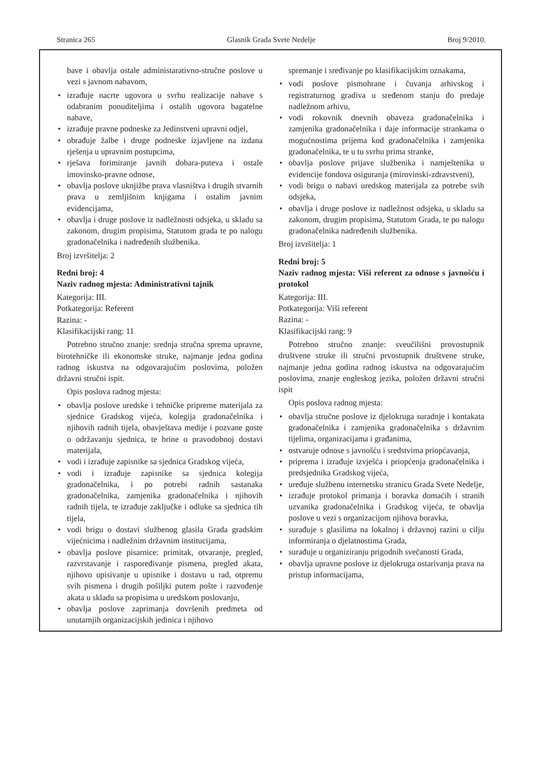Stranica 265 Glasnik Grada Svete Nedelje Broj 9/2010.
bave i obavlja ostale administarativno-stručne poslove u vezi s javnom nabavom,
• izrađuje nacrte ugovora u svrhu realizacije nabave s odabranim ponuditeljima i ostalih ugovora bagatelne nabave,
• izrađuje pravne podneske za Jedinstveni upravni odjel,
• obrađuje žalbe i druge podneske izjavljene na izdana rješenja u upravnim postupcima,
• rješava forimiranje javnih dobara-puteva i ostale imovinsko-pravne odnose,
• obavlja poslove uknjižbe prava vlasništva i drugih stvarnih prava u zemljišnim knjigama i ostalim javnim evidencijama,
• obavlja i druge poslove iz nadležnosti odsjeka, u skladu sa zakonom, drugim propisima, Statutom grada te po nalogu gradonačelnika i nadređenih službenika.
Broj izvršitelja: 2
Redni broj: 4
Naziv radnog mjesta: Administrativni tajnik
Kategorija: III.
Potkategorija: Referent
Razina: -
Klasifikacijski rang: 11
Potrebno stručno znanje: srednja stručna sprema upravne, birotehničke ili ekonomske struke, najmanje jedna godina radnog iskustva na odgovarajućim poslovima, položen državni stručni ispit.
Opis poslova radnog mjesta:
• obavlja poslove uredske i tehničke pripreme materijala za sjednice Gradskog vijeća, kolegija gradonačelnika i njihovih radnih tijela, obavještava medije i pozvane goste o održavanju sjednica, te brine o pravodobnoj dostavi materijala,
• vodi i izrađuje zapisnike sa sjednica Gradskog vijeća,
• vodi i izrađuje zapisnike sa sjednica kolegija gradonačelnika, i po potrebi radnih sastanaka gradonačelnika, zamjenika gradonačelnika i njihovih radnih tijela, te izrađuje zaključke i odluke sa sjednica tih tijela,
• vodi brigu o dostavi službenog glasila Grada gradskim vijećnicima i nadležnim državnim institucijama,
• obavlja poslove pisarnice: primitak, otvaranje, pregled, razvrstavanje i raspoređivanje pismena, pregled akata, njihovo upisivanje u upisnike i dostavu u rad, otpremu svih pismena i drugih pošiljki putem pošte i razvođenje akata u skladu sa propisima u uredskom poslovanju,
• obavlja poslove zaprimanja dovršenih predmeta od unutarnjih organizacijskih jedinica i njihovo
spremanje i sređivanje po klasifikacijskim oznakama,
• vodi poslove pismohrane i čuvanja arhivskog i registraturnog gradiva u sređenom stanju do predaje nadležnom arhivu,
• vodi rokovnik dnevnih obaveza gradonačelnika i zamjenika gradonačelnika i daje informacije strankama o mogućnostima prijema kod gradonačelnika i zamjenika gradonačelnika, te u tu svrhu prima stranke,
• obavlja poslove prijave službenika i namještenika u evidencije fondova osiguranja (mirovinski-zdravstveni),
• vodi brigu o nabavi uredskog materijala za potrebe svih odsjeka,
• obavlja i druge poslove iz nadležnost odsjeka, u skladu sa zakonom, drugim propisima, Statutom Grada, te po nalogu gradonačelnika nadređenih službenika.
Broj izvršitelja: 1
Redni broj: 5
Naziv radnog mjesta: Viši referent za odnose s javnošću i protokol
Kategorija: III.
Potkategorija: Viši referent
Razina: -
Klasifikacijski rang: 9
Potrebno stručno znanje: sveučilišni provostupnik društvene struke ili stručni prvostupnik društvene struke, najmanje jedna godina radnog iskustva na odgovarajućim poslovima, znanje engleskog jezika, položen državni stručni ispit
Opis poslova radnog mjesta:
• obavlja stručne poslove iz djelokruga suradnje i kontakata gradonačelnika i zamjenika gradonačelnika s državnim tijelima, organizacijama i građanima,
• ostvaruje odnose s javnošću i sredstvima priopćavanja,
• priprema i izrađuje izvješća i priopćenja gradonačelnika i predsjednika Gradskog vijeća,
• uređuje službenu internetsku stranicu Grada Svete Nedelje,
• izrađuje protokol primanja i boravka domaćih i stranih uzvanika gradonačelnika i Gradskog vijeća, te obavlja poslove u vezi s organizacijom njihova boravka,
• surađuje s glasilima na lokalnoj i državnoj razini u cilju informiranja o djelatnostima Grada,
• surađuje u organiziranju prigodnih svečanosti Grada,
• obavlja upravne poslove iz djelokruga ostarivanja prava na pristup informacijama,